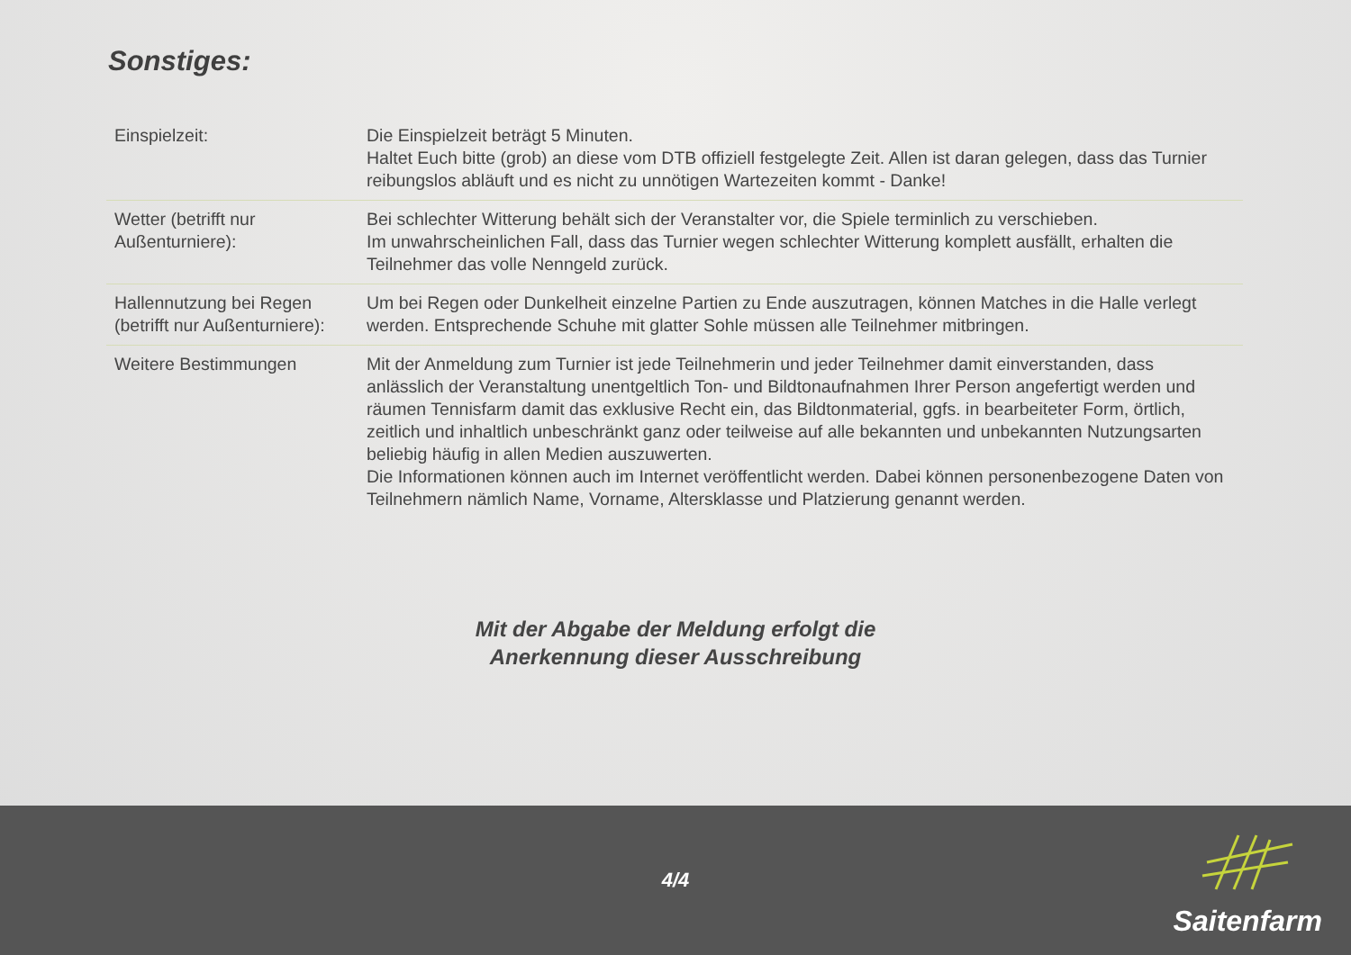Sonstiges:
| Einspielzeit: | Die Einspielzeit beträgt 5 Minuten. Haltet Euch bitte (grob) an diese vom DTB offiziell festgelegte Zeit. Allen ist daran gelegen, dass das Turnier reibungslos abläuft und es nicht zu unnötigen Wartezeiten kommt - Danke! |
| Wetter (betrifft nur Außenturniere): | Bei schlechter Witterung behält sich der Veranstalter vor, die Spiele terminlich zu verschieben. Im unwahrscheinlichen Fall, dass das Turnier wegen schlechter Witterung komplett ausfällt, erhalten die Teilnehmer das volle Nenngeld zurück. |
| Hallennutzung bei Regen (betrifft nur Außenturniere): | Um bei Regen oder Dunkelheit einzelne Partien zu Ende auszutragen, können Matches in die Halle verlegt werden. Entsprechende Schuhe mit glatter Sohle müssen alle Teilnehmer mitbringen. |
| Weitere Bestimmungen | Mit der Anmeldung zum Turnier ist jede Teilnehmerin und jeder Teilnehmer damit einverstanden, dass anlässlich der Veranstaltung unentgeltlich Ton- und Bildtonaufnahmen Ihrer Person angefertigt werden und räumen Tennisfarm damit das exklusive Recht ein, das Bildtonmaterial, ggfs. in bearbeiteter Form, örtlich, zeitlich und inhaltlich unbeschränkt ganz oder teilweise auf alle bekannten und unbekannten Nutzungsarten beliebig häufig in allen Medien auszuwerten. Die Informationen können auch im Internet veröffentlicht werden. Dabei können personenbezogene Daten von Teilnehmern nämlich Name, Vorname, Altersklasse und Platzierung genannt werden. |
Mit der Abgabe der Meldung erfolgt die
Anerkennung dieser Ausschreibung
4/4
Saitenfarm